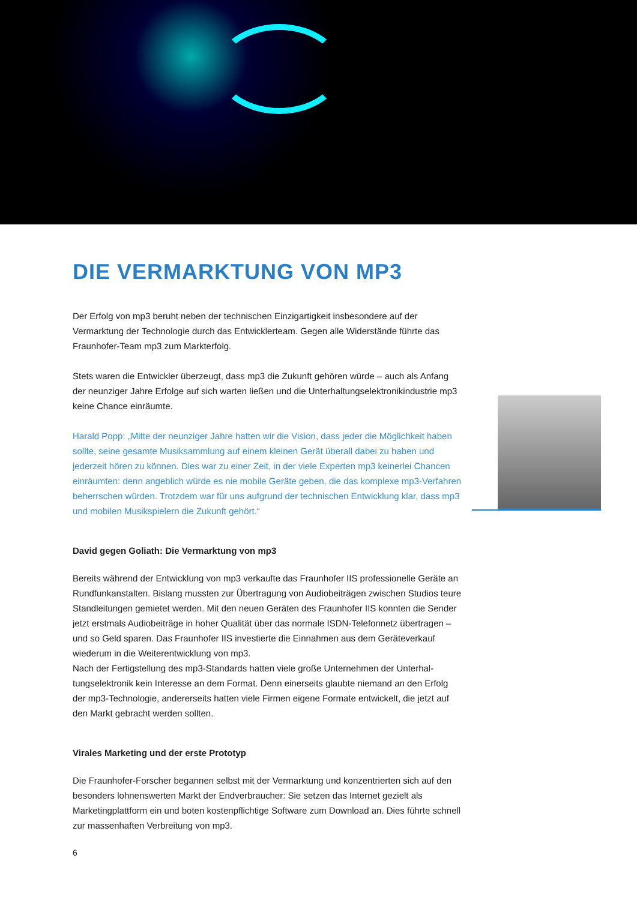DIE VERMARKTUNG VON MP3
Der Erfolg von mp3 beruht neben der technischen Einzigartigkeit insbesondere auf der Vermarktung der Technologie durch das Entwicklerteam. Gegen alle Widerstände führte das Fraunhofer-Team mp3 zum Markterfolg.
Stets waren die Entwickler überzeugt, dass mp3 die Zukunft gehören würde – auch als Anfang der neunziger Jahre Erfolge auf sich warten ließen und die Unterhaltungselektronikindustrie mp3 keine Chance einräumte.
Harald Popp: „Mitte der neunziger Jahre hatten wir die Vision, dass jeder die Möglichkeit haben sollte, seine gesamte Musiksammlung auf einem kleinen Gerät überall dabei zu haben und jederzeit hören zu können. Dies war zu einer Zeit, in der viele Experten mp3 keinerlei Chancen einräumten: denn angeblich würde es nie mobile Geräte geben, die das komplexe mp3-Verfahren beherrschen würden. Trotzdem war für uns aufgrund der technischen Entwicklung klar, dass mp3 und mobilen Musikspielern die Zukunft gehört.“
David gegen Goliath: Die Vermarktung von mp3
Bereits während der Entwicklung von mp3 verkaufte das Fraunhofer IIS professionelle Geräte an Rundfunkanstalten. Bislang mussten zur Übertragung von Audiobeiträgen zwischen Studios teure Standleitungen gemietet werden. Mit den neuen Geräten des Fraunhofer IIS konnten die Sender jetzt erstmals Audiobeiträge in hoher Qualität über das normale ISDN-Telefonnetz übertragen – und so Geld sparen. Das Fraunhofer IIS investierte die Einnahmen aus dem Geräteverkauf wiederum in die Weiterentwicklung von mp3.
Nach der Fertigstellung des mp3-Standards hatten viele große Unternehmen der Unterhal-tungselektronik kein Interesse an dem Format. Denn einerseits glaubte niemand an den Erfolg der mp3-Technologie, andererseits hatten viele Firmen eigene Formate entwickelt, die jetzt auf den Markt gebracht werden sollten.
Virales Marketing und der erste Prototyp
Die Fraunhofer-Forscher begannen selbst mit der Vermarktung und konzentrierten sich auf den besonders lohnenswerten Markt der Endverbraucher: Sie setzen das Internet gezielt als Marketingplattform ein und boten kostenpflichtige Software zum Download an. Dies führte schnell zur massenhaften Verbreitung von mp3.
6